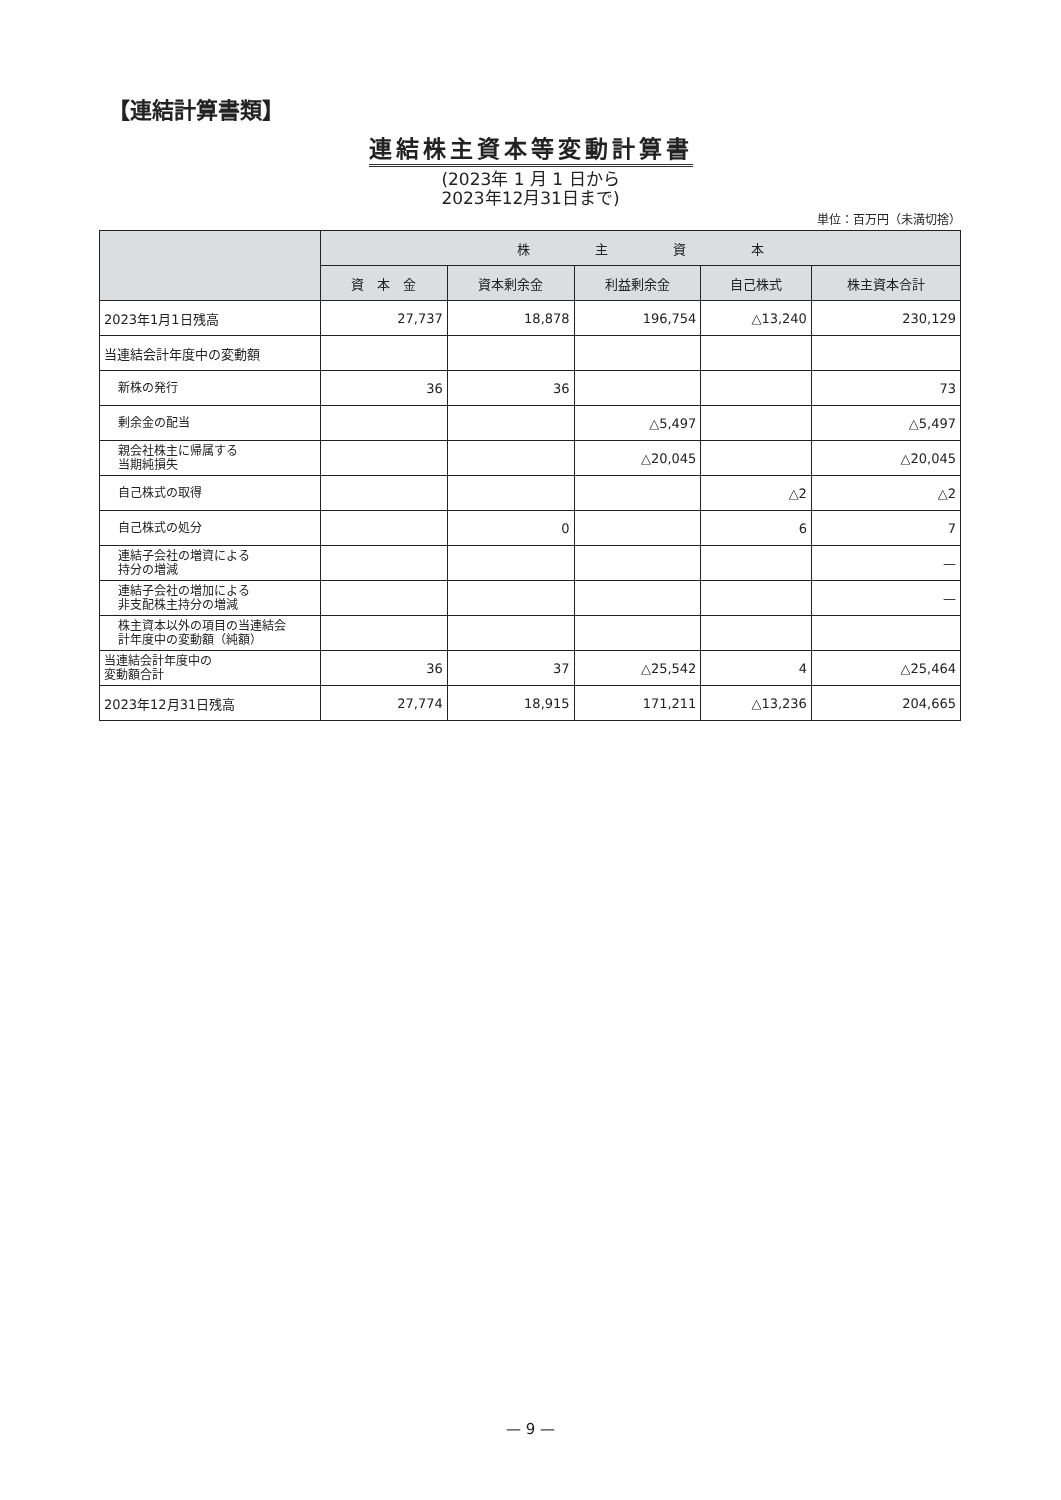【連結計算書類】
連結株主資本等変動計算書
(2023年 1 月 1 日から
2023年12月31日まで)
単位：百万円（未満切捨）
| | 株 主 資 本 | | | | |
| --- | --- | --- | --- | --- | --- |
| | 資 本 金 | 資本剰余金 | 利益剰余金 | 自己株式 | 株主資本合計 |
| 2023年1月1日残高 | 27,737 | 18,878 | 196,754 | △13,240 | 230,129 |
| 当連結会計年度中の変動額 | | | | | |
| 新株の発行 | 36 | 36 | | | 73 |
| 剰余金の配当 | | | △5,497 | | △5,497 |
| 親会社株主に帰属する 当期純損失 | | | △20,045 | | △20,045 |
| 自己株式の取得 | | | | △2 | △2 |
| 自己株式の処分 | | 0 | | 6 | 7 |
| 連結子会社の増資による 持分の増減 | | | | | — |
| 連結子会社の増加による 非支配株主持分の増減 | | | | | — |
| 株主資本以外の項目の当連結会 計年度中の変動額（純額） | | | | | |
| 当連結会計年度中の 変動額合計 | 36 | 37 | △25,542 | 4 | △25,464 |
| 2023年12月31日残高 | 27,774 | 18,915 | 171,211 | △13,236 | 204,665 |
— 9 —